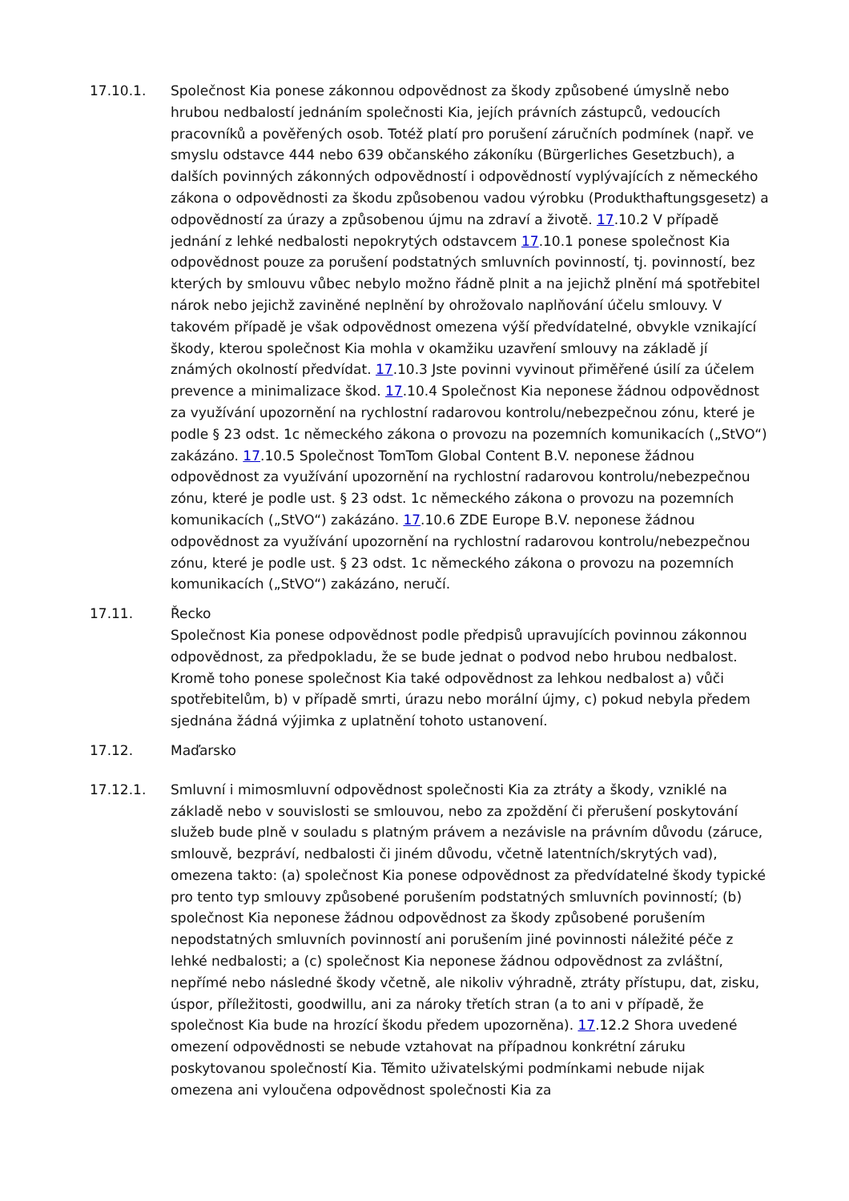17.10.1. Společnost Kia ponese zákonnou odpovědnost za škody způsobené úmyslně nebo hrubou nedbalostí jednáním společnosti Kia, jejích právních zástupců, vedoucích pracovníků a pověřených osob. Totéž platí pro porušení záručních podmínek (např. ve smyslu odstavce 444 nebo 639 občanského zákoníku (Bürgerliches Gesetzbuch), a dalších povinných zákonných odpovědností i odpovědností vyplývajících z německého zákona o odpovědnosti za škodu způsobenou vadou výrobku (Produkthaftungsgesetz) a odpovědností za úrazy a způsobenou újmu na zdraví a životě. 17.10.2 V případě jednání z lehké nedbalosti nepokrytých odstavcem 17.10.1 ponese společnost Kia odpovědnost pouze za porušení podstatných smluvních povinností, tj. povinností, bez kterých by smlouvu vůbec nebylo možno řádně plnit a na jejichž plnění má spotřebitel nárok nebo jejichž zaviněné neplnění by ohrožovalo naplňování účelu smlouvy. V takovém případě je však odpovědnost omezena výší předvídatelné, obvykle vznikající škody, kterou společnost Kia mohla v okamžiku uzavření smlouvy na základě jí známých okolností předvídat. 17.10.3 Jste povinni vyvinout přiměřené úsilí za účelem prevence a minimalizace škod. 17.10.4 Společnost Kia neponese žádnou odpovědnost za využívání upozornění na rychlostní radarovou kontrolu/nebezpečnou zónu, které je podle § 23 odst. 1c německého zákona o provozu na pozemních komunikacích („StVO“) zakázáno. 17.10.5 Společnost TomTom Global Content B.V. neponese žádnou odpovědnost za využívání upozornění na rychlostní radarovou kontrolu/nebezpečnou zónu, které je podle ust. § 23 odst. 1c německého zákona o provozu na pozemních komunikacích („StVO“) zakázáno. 17.10.6 ZDE Europe B.V. neponese žádnou odpovědnost za využívání upozornění na rychlostní radarovou kontrolu/nebezpečnou zónu, které je podle ust. § 23 odst. 1c německého zákona o provozu na pozemních komunikacích („StVO“) zakázáno, neručí.
17.11. Řecko
Společnost Kia ponese odpovědnost podle předpisů upravujících povinnou zákonnou odpovědnost, za předpokladu, že se bude jednat o podvod nebo hrubou nedbalost. Kromě toho ponese společnost Kia také odpovědnost za lehkou nedbalost a) vůči spotřebitelům, b) v případě smrti, úrazu nebo morální újmy, c) pokud nebyla předem sjednána žádná výjimka z uplatnění tohoto ustanovení.
17.12. Maďarsko
17.12.1. Smluvní i mimosmluvní odpovědnost společnosti Kia za ztráty a škody, vzniklé na základě nebo v souvislosti se smlouvou, nebo za zpoždění či přerušení poskytování služeb bude plně v souladu s platným právem a nezávisle na právním důvodu (záruce, smlouvě, bezpráví, nedbalosti či jiném důvodu, včetně latentních/skrytých vad), omezena takto: (a) společnost Kia ponese odpovědnost za předvídatelné škody typické pro tento typ smlouvy způsobené porušením podstatných smluvních povinností; (b) společnost Kia neponese žádnou odpovědnost za škody způsobené porušením nepodstatných smluvních povinností ani porušením jiné povinnosti náležité péče z lehké nedbalosti; a (c) společnost Kia neponese žádnou odpovědnost za zvláštní, nepřímé nebo následné škody včetně, ale nikoliv výhradně, ztráty přístupu, dat, zisku, úspor, příležitosti, goodwillu, ani za nároky třetích stran (a to ani v případě, že společnost Kia bude na hrozící škodu předem upozorněna). 17.12.2 Shora uvedené omezení odpovědnosti se nebude vztahovat na případnou konkrétní záruku poskytovanou společností Kia. Těmito uživatelskými podmínkami nebude nijak omezena ani vyloučena odpovědnost společnosti Kia za